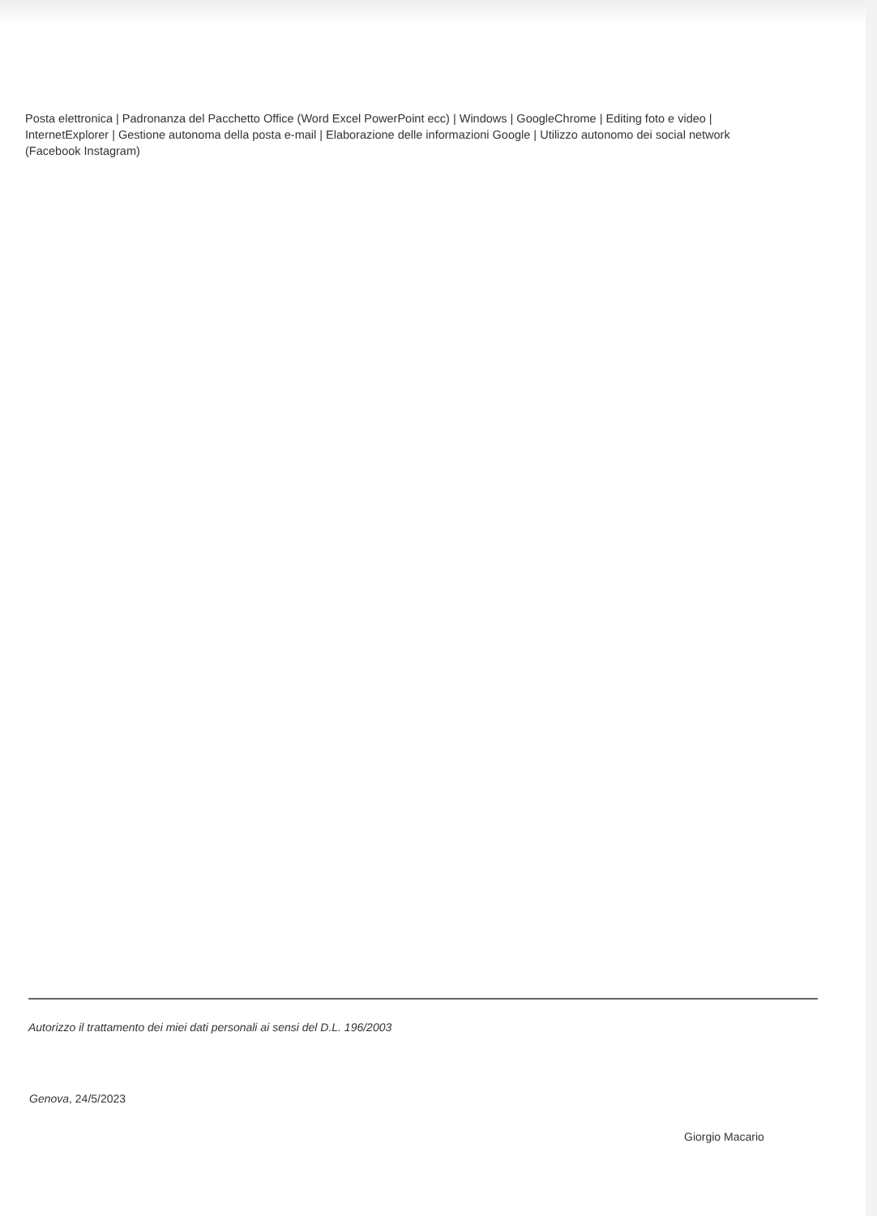Posta elettronica | Padronanza del Pacchetto Office (Word Excel PowerPoint ecc) | Windows | GoogleChrome | Editing foto e video | InternetExplorer | Gestione autonoma della posta e-mail | Elaborazione delle informazioni Google | Utilizzo autonomo dei social network (Facebook Instagram)
Autorizzo il trattamento dei miei dati personali ai sensi del D.L. 196/2003
Genova, 24/5/2023
Giorgio Macario